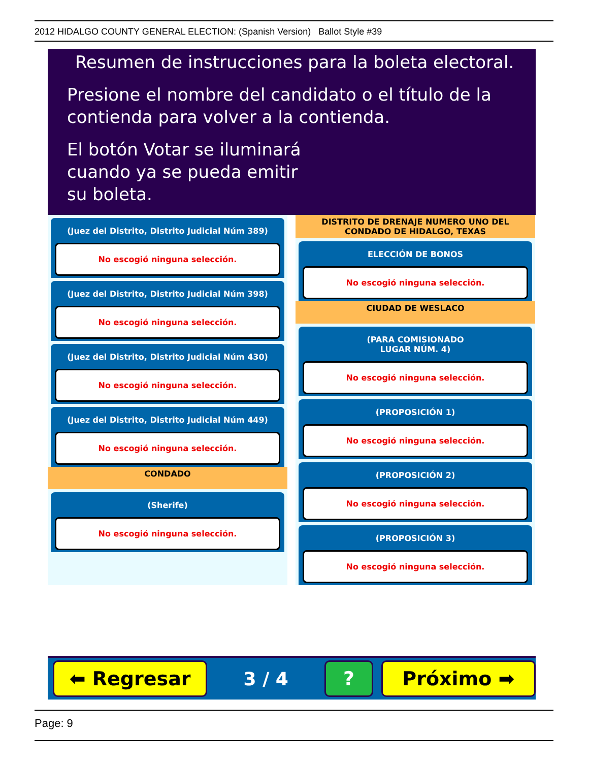2012 HIDALGO COUNTY GENERAL ELECTION: (Spanish Version) Ballot Style #39
Resumen de instrucciones para la boleta electoral.
Presione el nombre del candidato o el título de la contienda para volver a la contienda.
El botón Votar se iluminará cuando ya se pueda emitir su boleta.
(Juez del Distrito, Distrito Judicial Núm 389)
No escogió ninguna selección.
(Juez del Distrito, Distrito Judicial Núm 398)
No escogió ninguna selección.
(Juez del Distrito, Distrito Judicial Núm 430)
No escogió ninguna selección.
(Juez del Distrito, Distrito Judicial Núm 449)
No escogió ninguna selección.
CONDADO
(Sherife)
No escogió ninguna selección.
DISTRITO DE DRENAJE NUMERO UNO DEL CONDADO DE HIDALGO, TEXAS
ELECCIÓN DE BONOS
No escogió ninguna selección.
CIUDAD DE WESLACO
(PARA COMISIONADO
LUGAR NÚM. 4)
No escogió ninguna selección.
(PROPOSICIÓN 1)
No escogió ninguna selección.
(PROPOSICIÓN 2)
No escogió ninguna selección.
(PROPOSICIÓN 3)
No escogió ninguna selección.
⬅ Regresar
3 / 4
? Próximo ➡
Page: 9